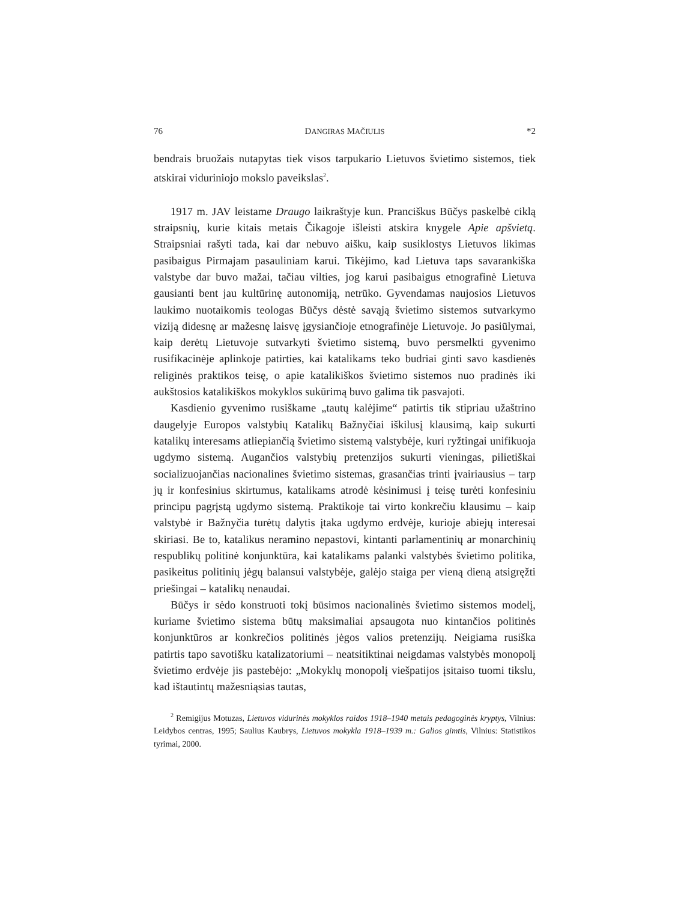76 DANGIRAS MAČIULIS *2
bendrais bruožais nutapytas tiek visos tarpukario Lietuvos švietimo sistemos, tiek atskirai viduriniojo mokslo paveikslas<sup>2</sup>.
1917 m. JAV leistame Draugo laikraštyje kun. Pranciškus Būčys paskelbė ciklą straipsnių, kurie kitais metais Čikagoje išleisti atskira knygele Apie apšvietą. Straipsniai rašyti tada, kai dar nebuvo aišku, kaip susiklostys Lietuvos likimas pasibaigus Pirmajam pasauliniam karui. Tikėjimo, kad Lietuva taps savarankiška valstybe dar buvo mažai, tačiau vilties, jog karui pasibaigus etnografinė Lietuva gausianti bent jau kultūrinę autonomiją, netrūko. Gyvendamas naujosios Lietuvos laukimo nuotaikomis teologas Būčys dėstė savąją švietimo sistemos sutvarkymo viziją didesnę ar mažesnę laisvę įgysiančioje etnografinėje Lietuvoje. Jo pasiūlymai, kaip derėtų Lietuvoje sutvarkyti švietimo sistemą, buvo persmelkti gyvenimo rusifikacinėje aplinkoje patirties, kai katalikams teko budriai ginti savo kasdienės religinės praktikos teisę, o apie katalikiškos švietimo sistemos nuo pradinės iki aukštosios katalikiškos mokyklos sukūrimą buvo galima tik pasvajoti.
Kasdienio gyvenimo rusiškame „tautų kalėjime“ patirtis tik stipriau užaštrino daugelyje Europos valstybių Katalikų Bažnyčiai iškilusį klausimą, kaip sukurti katalikų interesams atliepiančią švietimo sistemą valstybėje, kuri ryžtingai unifikuoja ugdymo sistemą. Augančios valstybių pretenzijos sukurti vieningas, pilietiškai socializuojančias nacionalines švietimo sistemas, grasančias trinti įvairiausius – tarp jų ir konfesinius skirtumus, katalikams atrodė kėsinimusi į teisę turėti konfesiniu principu pagrįstą ugdymo sistemą. Praktikoje tai virto konkrečiu klausimu – kaip valstybė ir Bažnyčia turėtų dalytis įtaka ugdymo erdvėje, kurioje abiejų interesai skiriasi. Be to, katalikus neramino nepastovi, kintanti parlamentinių ar monarchinių respublikų politinė konjunktūra, kai katalikams palanki valstybės švietimo politika, pasikeitus politinių jėgų balansui valstybėje, galėjo staiga per vieną dieną atsigręžti priešingai – katalikų nenaudai.
Būčys ir sėdo konstruoti tokį būsimos nacionalinės švietimo sistemos modelį, kuriame švietimo sistema būtų maksimaliai apsaugota nuo kintančios politinės konjunktūros ar konkrečios politinės jėgos valios pretenzijų. Neigiama rusiška patirtis tapo savotišku katalizatoriumi – neatsitiktinai neigdamas valstybės monopolį švietimo erdvėje jis pastebėjo: „Mokyklų monopolį viešpatijos įsitaiso tuomi tikslu, kad ištautintų mažesniąsias tautas,
<sup>2</sup> Remigijus Motuzas, Lietuvos vidurinės mokyklos raidos 1918–1940 metais pedagoginės kryptys, Vilnius: Leidybos centras, 1995; Saulius Kaubrys, Lietuvos mokykla 1918–1939 m.: Galios gimtis, Vilnius: Statistikos tyrimai, 2000.